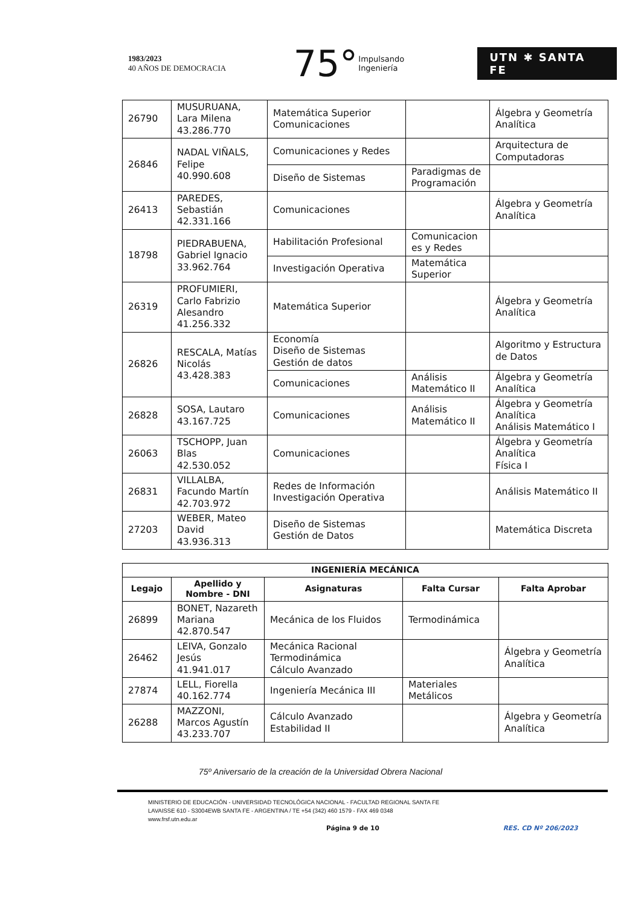1983/2023
40 AÑOS DE DEMOCRACIA
75°
Impulsando
Ingeniería
UTN ✱ SANTA FE
| 26790 | MUSURUANA, Lara Milena 43.286.770 | Matemática Superior Comunicaciones | | Álgebra y Geometría Analítica |
| 26846 | NADAL VIÑALS, Felipe 40.990.608 | Comunicaciones y Redes | | Arquitectura de Computadoras |
| | | Diseño de Sistemas | Paradigmas de Programación | |
| 26413 | PAREDES, Sebastián 42.331.166 | Comunicaciones | | Álgebra y Geometría Analítica |
| 18798 | PIEDRABUENA, Gabriel Ignacio 33.962.764 | Habilitación Profesional | Comunicacion es y Redes | |
| | | Investigación Operativa | Matemática Superior | |
| 26319 | PROFUMIERI, Carlo Fabrizio Alesandro 41.256.332 | Matemática Superior | | Álgebra y Geometría Analítica |
| 26826 | RESCALA, Matías Nicolás 43.428.383 | Economía Diseño de Sistemas Gestión de datos | | Algoritmo y Estructura de Datos |
| | | Comunicaciones | Análisis Matemático II | Álgebra y Geometría Analítica |
| 26828 | SOSA, Lautaro 43.167.725 | Comunicaciones | Análisis Matemático II | Álgebra y Geometría Analítica Análisis Matemático I |
| 26063 | TSCHOPP, Juan Blas 42.530.052 | Comunicaciones | | Álgebra y Geometría Analítica Física I |
| 26831 | VILLALBA, Facundo Martín 42.703.972 | Redes de Información Investigación Operativa | | Análisis Matemático II |
| 27203 | WEBER, Mateo David 43.936.313 | Diseño de Sistemas Gestión de Datos | | Matemática Discreta |
| INGENIERÍA MECÁNICA | | | | |
| --- | --- | --- | --- | --- |
| Legajo | Apellido y Nombre - DNI | Asignaturas | Falta Cursar | Falta Aprobar |
| 26899 | BONET, Nazareth Mariana 42.870.547 | Mecánica de los Fluidos | Termodinámica | |
| 26462 | LEIVA, Gonzalo Jesús 41.941.017 | Mecánica Racional Termodinámica Cálculo Avanzado | | Álgebra y Geometría Analítica |
| 27874 | LELL, Fiorella 40.162.774 | Ingeniería Mecánica III | Materiales Metálicos | |
| 26288 | MAZZONI, Marcos Agustín 43.233.707 | Cálculo Avanzado Estabilidad II | | Álgebra y Geometría Analítica |
75º Aniversario de la creación de la Universidad Obrera Nacional
MINISTERIO DE EDUCACIÓN - UNIVERSIDAD TECNOLÓGICA NACIONAL - FACULTAD REGIONAL SANTA FE
LAVAISSE 610 - S3004EWB SANTA FE - ARGENTINA / TE +54 (342) 460 1579 - FAX 469 0348
www.frsf.utn.edu.ar
Página 9 de 10 RES. CD Nº 206/2023